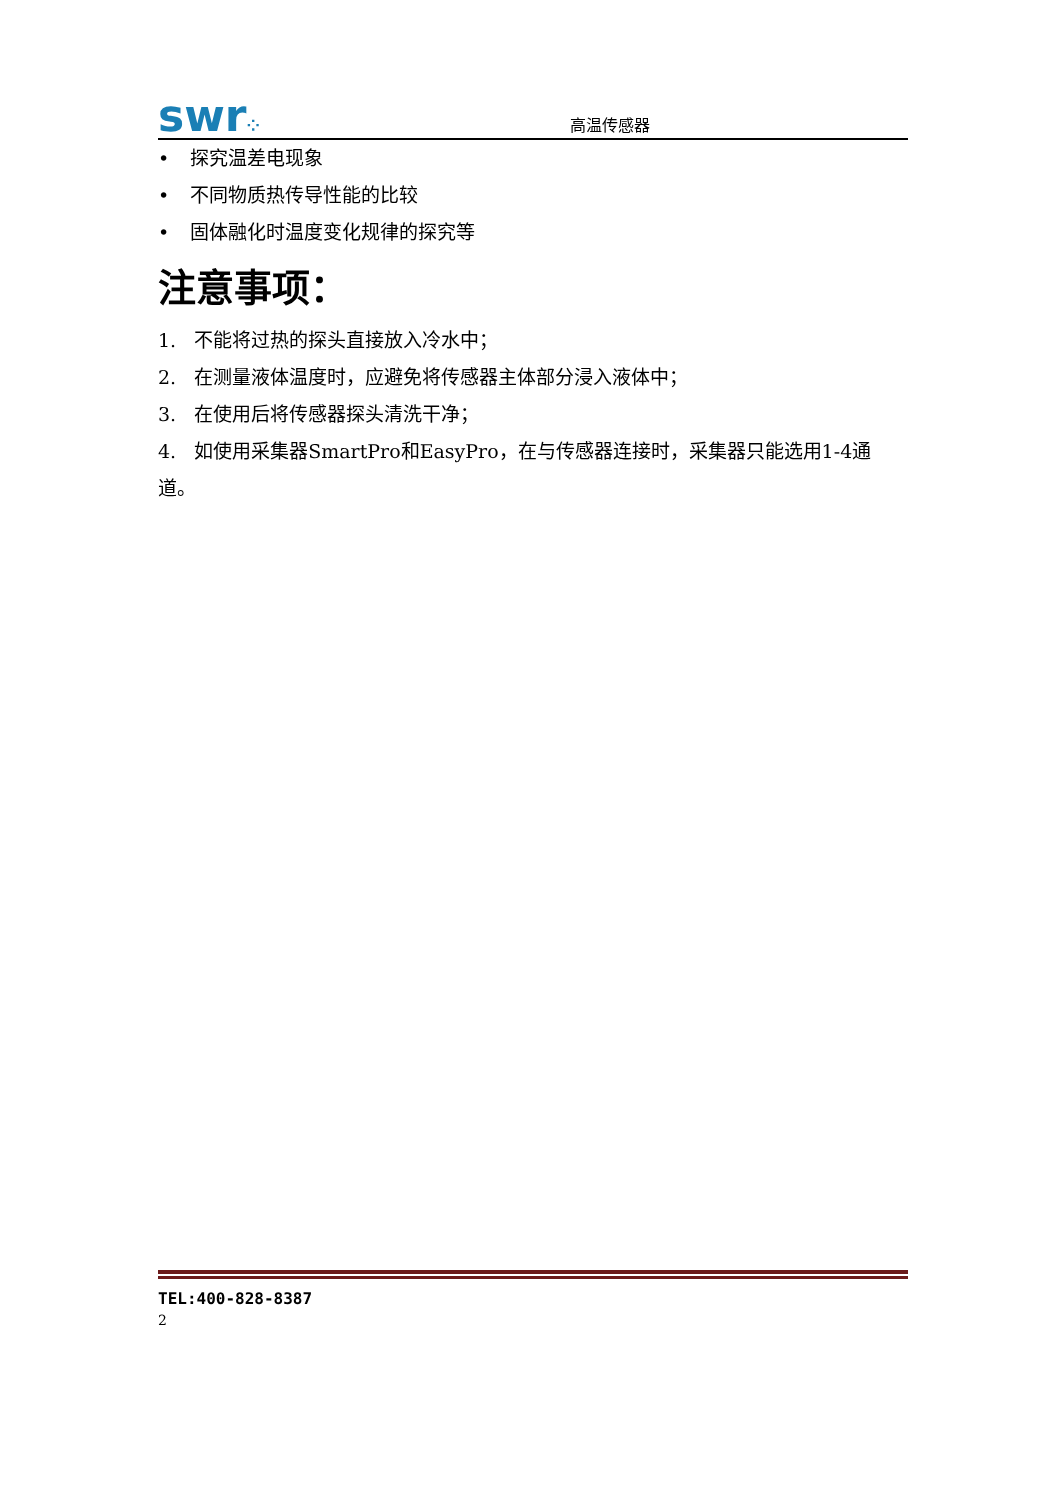swr⁘
高温传感器
• 探究温差电现象
• 不同物质热传导性能的比较
• 固体融化时温度变化规律的探究等
注意事项：
1. 不能将过热的探头直接放入冷水中；
2. 在测量液体温度时，应避免将传感器主体部分浸入液体中；
3. 在使用后将传感器探头清洗干净；
4. 如使用采集器SmartPro和EasyPro，在与传感器连接时，采集器只能选用1-4通道。
TEL:400-828-8387
2